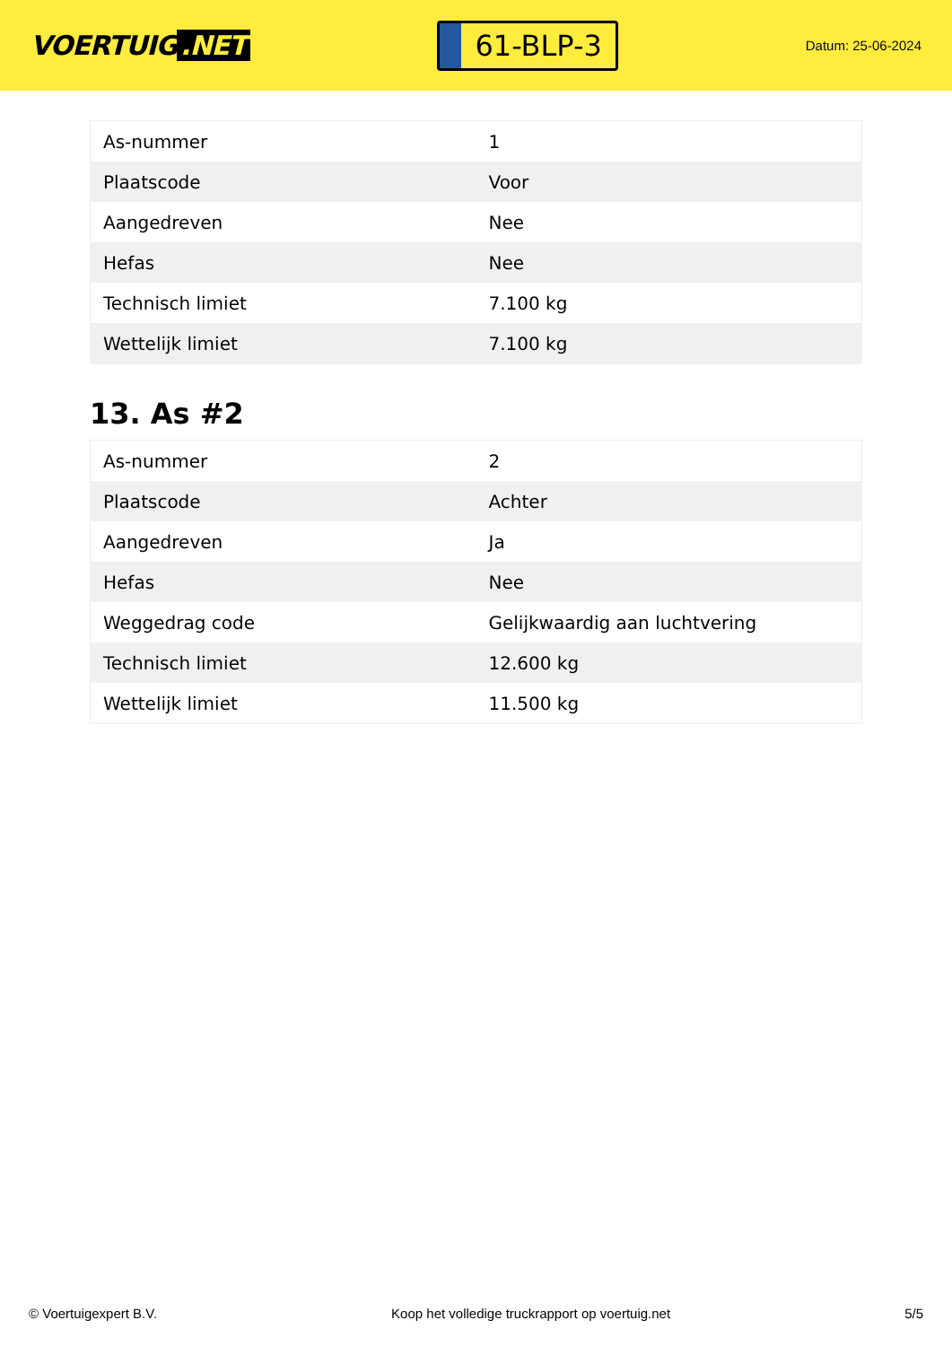VOERTUIG.NET
61-BLP-3
Datum: 25-06-2024
| As-nummer | 1 |
| Plaatscode | Voor |
| Aangedreven | Nee |
| Hefas | Nee |
| Technisch limiet | 7.100 kg |
| Wettelijk limiet | 7.100 kg |
13. As #2
| As-nummer | 2 |
| Plaatscode | Achter |
| Aangedreven | Ja |
| Hefas | Nee |
| Weggedrag code | Gelijkwaardig aan luchtvering |
| Technisch limiet | 12.600 kg |
| Wettelijk limiet | 11.500 kg |
© Voertuigexpert B.V. Koop het volledige truckrapport op voertuig.net 5/5